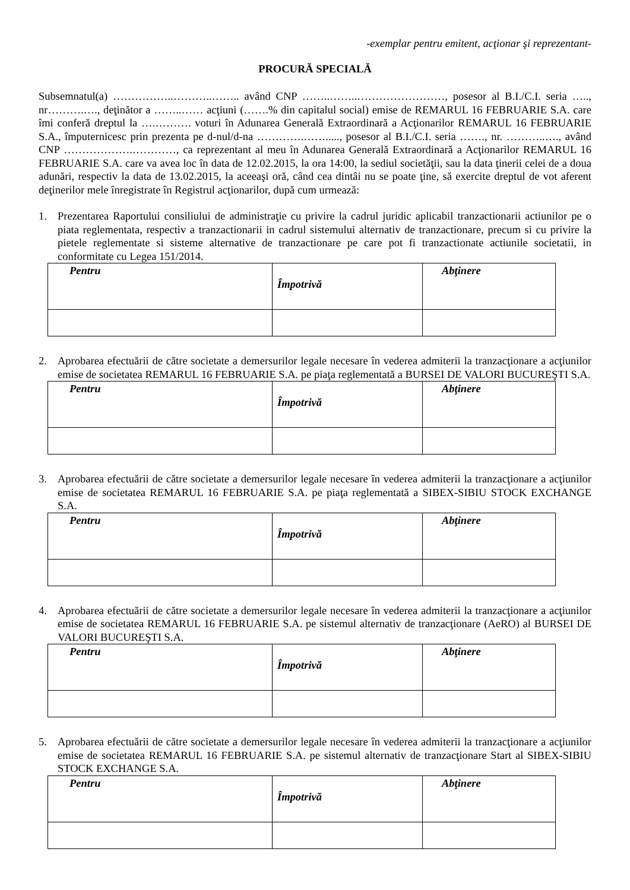-exemplar pentru emitent, acţionar şi reprezentant-
PROCURĂ SPECIALĂ
Subsemnatul(a) ……………..………..…….. având CNP ……..……..……………………, posesor al B.I./C.I. seria ….., nr……….…., deţinător a ……..…… acţiuni (…….% din capitalul social) emise de REMARUL 16 FEBRUARIE S.A. care îmi conferă dreptul la ….………. voturi în Adunarea Generală Extraordinară a Acţionarilor REMARUL 16 FEBRUARIE S.A., împuternicesc prin prezenta pe d-nul/d-na ………….……....., posesor al B.I./C.I. seria ……., nr. ………..…., având CNP ……………….…………, ca reprezentant al meu în Adunarea Generală Extraordinară a Acţionarilor REMARUL 16 FEBRUARIE S.A. care va avea loc în data de 12.02.2015, la ora 14:00, la sediul societăţii, sau la data ţinerii celei de a doua adunări, respectiv la data de 13.02.2015, la aceeaşi oră, când cea dintâi nu se poate ţine, să exercite dreptul de vot aferent deţinerilor mele înregistrate în Registrul acţionarilor, după cum urmează:
1. Prezentarea Raportului consiliului de administraţie cu privire la cadrul juridic aplicabil tranzactionarii actiunilor pe o piata reglementata, respectiv a tranzactionarii in cadrul sistemului alternativ de tranzactionare, precum si cu privire la pietele reglementate si sisteme alternative de tranzactionare pe care pot fi tranzactionate actiunile societatii, in conformitate cu Legea 151/2014.
| Pentru | Împotrivă | Abţinere |
2. Aprobarea efectuării de către societate a demersurilor legale necesare în vederea admiterii la tranzacţionare a acţiunilor emise de societatea REMARUL 16 FEBRUARIE S.A. pe piaţa reglementată a BURSEI DE VALORI BUCUREŞTI S.A.
| Pentru | Împotrivă | Abţinere |
3. Aprobarea efectuării de către societate a demersurilor legale necesare în vederea admiterii la tranzacţionare a acţiunilor emise de societatea REMARUL 16 FEBRUARIE S.A. pe piaţa reglementată a SIBEX-SIBIU STOCK EXCHANGE S.A.
| Pentru | Împotrivă | Abţinere |
4. Aprobarea efectuării de către societate a demersurilor legale necesare în vederea admiterii la tranzacţionare a acţiunilor emise de societatea REMARUL 16 FEBRUARIE S.A. pe sistemul alternativ de tranzacţionare (AeRO) al BURSEI DE VALORI BUCUREŞTI S.A.
| Pentru | Împotrivă | Abţinere |
5. Aprobarea efectuării de către societate a demersurilor legale necesare în vederea admiterii la tranzacţionare a acţiunilor emise de societatea REMARUL 16 FEBRUARIE S.A. pe sistemul alternativ de tranzacţionare Start al SIBEX-SIBIU STOCK EXCHANGE S.A.
| Pentru | Împotrivă | Abţinere |